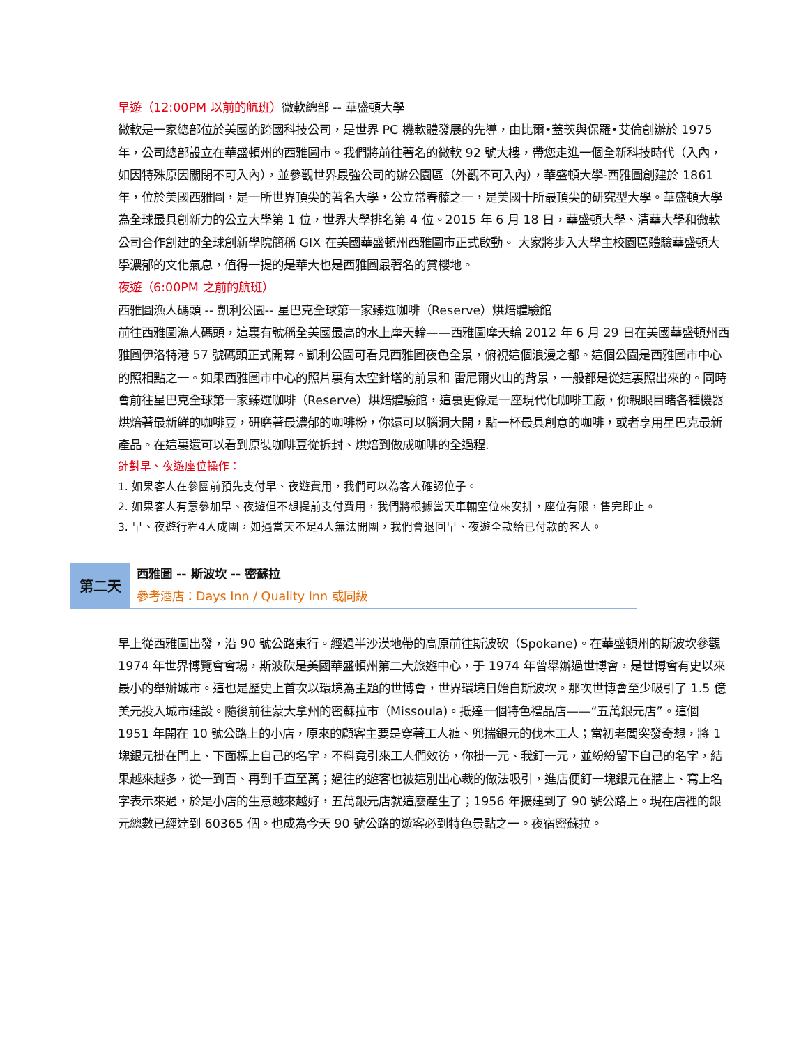早遊（12:00PM 以前的航班）微軟總部 -- 華盛頓大學
微軟是一家總部位於美國的跨國科技公司，是世界 PC 機軟體發展的先導，由比爾•蓋茨與保羅•艾倫創辦於 1975 年，公司總部設立在華盛頓州的西雅圖市。我們將前往著名的微軟 92 號大樓，帶您走進一個全新科技時代（入內，如因特殊原因關閉不可入內），並參觀世界最強公司的辦公園區（外觀不可入內），華盛頓大學-西雅圖創建於 1861 年，位於美國西雅圖，是一所世界頂尖的著名大學，公立常春藤之一，是美國十所最頂尖的研究型大學。華盛頓大學為全球最具創新力的公立大學第 1 位，世界大學排名第 4 位。2015 年 6 月 18 日，華盛頓大學、清華大學和微軟公司合作創建的全球創新學院簡稱 GIX 在美國華盛頓州西雅圖市正式啟動。 大家將步入大學主校園區體驗華盛頓大學濃郁的文化氣息，值得一提的是華大也是西雅圖最著名的賞櫻地。
夜遊（6:00PM 之前的航班）
西雅圖漁人碼頭 -- 凱利公園-- 星巴克全球第一家臻選咖啡（Reserve）烘焙體驗館
前往西雅圖漁人碼頭，這裏有號稱全美國最高的水上摩天輪——西雅圖摩天輪 2012 年 6 月 29 日在美國華盛頓州西雅圖伊洛特港 57 號碼頭正式開幕。凱利公園可看見西雅圖夜色全景，俯視這個浪漫之都。這個公園是西雅圖市中心的照相點之一。如果西雅圖市中心的照片裏有太空針塔的前景和 雷尼爾火山的背景，一般都是從這裏照出來的。同時會前往星巴克全球第一家臻選咖啡（Reserve）烘焙體驗館，這裏更像是一座現代化咖啡工廠，你親眼目睹各種機器烘焙著最新鮮的咖啡豆，研磨著最濃郁的咖啡粉，你還可以腦洞大開，點一杯最具創意的咖啡，或者享用星巴克最新產品。在這裏還可以看到原裝咖啡豆從拆封、烘焙到做成咖啡的全過程.
針對早、夜遊座位操作：
1. 如果客人在參團前預先支付早、夜遊費用，我們可以為客人確認位子。
2. 如果客人有意參加早、夜遊但不想提前支付費用，我們將根據當天車輛空位來安排，座位有限，售完即止。
3. 早、夜遊行程4人成團，如遇當天不足4人無法開團，我們會退回早、夜遊全款給已付款的客人。
第二天
西雅圖 -- 斯波坎 -- 密蘇拉
參考酒店：Days Inn / Quality Inn 或同級
早上從西雅圖出發，沿 90 號公路東行。經過半沙漠地帶的高原前往斯波砍（Spokane)。在華盛頓州的斯波坎參觀 1974 年世界博覽會會場，斯波砍是美國華盛頓州第二大旅遊中心，于 1974 年曾舉辦過世博會，是世博會有史以來最小的舉辦城市。這也是歷史上首次以環境為主題的世博會，世界環境日始自斯波坎。那次世博會至少吸引了 1.5 億美元投入城市建設。隨後前往蒙大拿州的密蘇拉市（Missoula)。抵達一個特色禮品店——“五萬銀元店”。這個 1951 年開在 10 號公路上的小店，原來的顧客主要是穿著工人褲、兜揣銀元的伐木工人；當初老闆突發奇想，將 1 塊銀元掛在門上、下面標上自己的名字，不料竟引來工人們效彷，你掛一元、我釘一元，並紛紛留下自己的名字，結果越來越多，從一到百、再到千直至萬；過往的遊客也被這別出心裁的做法吸引，進店便釘一塊銀元在牆上、寫上名字表示來過，於是小店的生意越來越好，五萬銀元店就這麼產生了；1956 年擴建到了 90 號公路上。現在店裡的銀元總數已經達到 60365 個。也成為今天 90 號公路的遊客必到特色景點之一。夜宿密蘇拉。